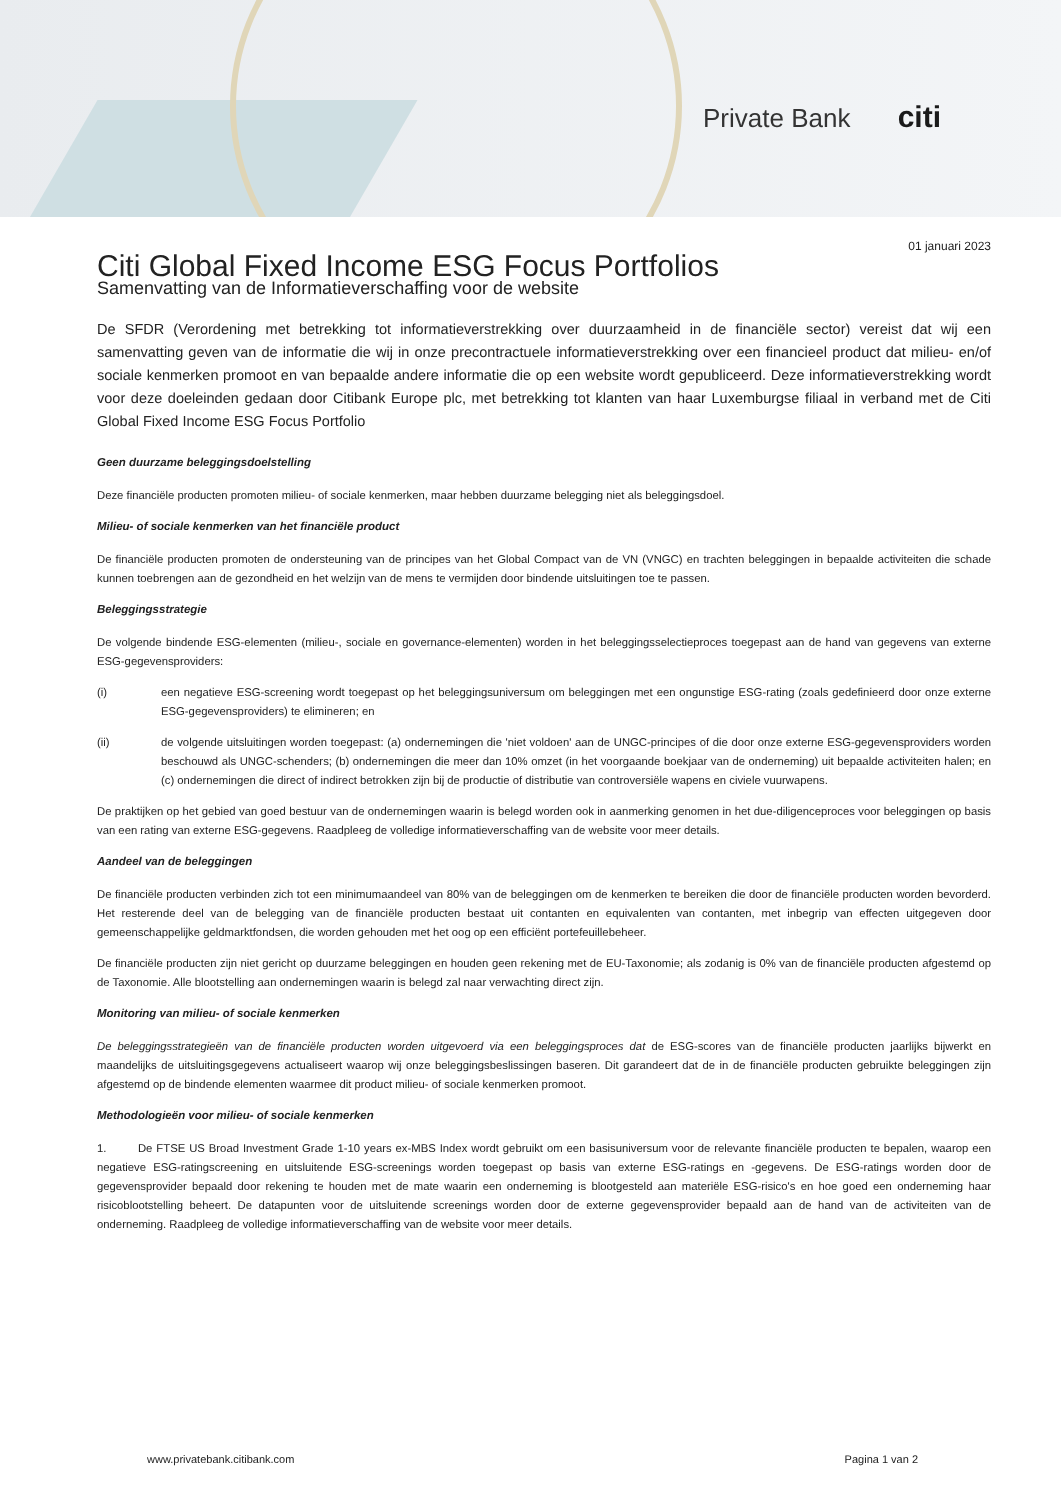Private Bank citi
01 januari 2023
Citi Global Fixed Income ESG Focus Portfolios
Samenvatting van de Informatieverschaffing voor de website
De SFDR (Verordening met betrekking tot informatieverstrekking over duurzaamheid in de financiële sector) vereist dat wij een samenvatting geven van de informatie die wij in onze precontractuele informatieverstrekking over een financieel product dat milieu- en/of sociale kenmerken promoot en van bepaalde andere informatie die op een website wordt gepubliceerd. Deze informatieverstrekking wordt voor deze doeleinden gedaan door Citibank Europe plc, met betrekking tot klanten van haar Luxemburgse filiaal in verband met de Citi Global Fixed Income ESG Focus Portfolio
Geen duurzame beleggingsdoelstelling
Deze financiële producten promoten milieu- of sociale kenmerken, maar hebben duurzame belegging niet als beleggingsdoel.
Milieu- of sociale kenmerken van het financiële product
De financiële producten promoten de ondersteuning van de principes van het Global Compact van de VN (VNGC) en trachten beleggingen in bepaalde activiteiten die schade kunnen toebrengen aan de gezondheid en het welzijn van de mens te vermijden door bindende uitsluitingen toe te passen.
Beleggingsstrategie
De volgende bindende ESG-elementen (milieu-, sociale en governance-elementen) worden in het beleggingsselectieproces toegepast aan de hand van gegevens van externe ESG-gegevensproviders:
(i) een negatieve ESG-screening wordt toegepast op het beleggingsuniversum om beleggingen met een ongunstige ESG-rating (zoals gedefinieerd door onze externe ESG-gegevensproviders) te elimineren; en
(ii) de volgende uitsluitingen worden toegepast: (a) ondernemingen die 'niet voldoen' aan de UNGC-principes of die door onze externe ESG-gegevensproviders worden beschouwd als UNGC-schenders; (b) ondernemingen die meer dan 10% omzet (in het voorgaande boekjaar van de onderneming) uit bepaalde activiteiten halen; en (c) ondernemingen die direct of indirect betrokken zijn bij de productie of distributie van controversiële wapens en civiele vuurwapens.
De praktijken op het gebied van goed bestuur van de ondernemingen waarin is belegd worden ook in aanmerking genomen in het due-diligenceproces voor beleggingen op basis van een rating van externe ESG-gegevens. Raadpleeg de volledige informatieverschaffing van de website voor meer details.
Aandeel van de beleggingen
De financiële producten verbinden zich tot een minimumaandeel van 80% van de beleggingen om de kenmerken te bereiken die door de financiële producten worden bevorderd. Het resterende deel van de belegging van de financiële producten bestaat uit contanten en equivalenten van contanten, met inbegrip van effecten uitgegeven door gemeenschappelijke geldmarktfondsen, die worden gehouden met het oog op een efficiënt portefeuillebeheer.
De financiële producten zijn niet gericht op duurzame beleggingen en houden geen rekening met de EU-Taxonomie; als zodanig is 0% van de financiële producten afgestemd op de Taxonomie. Alle blootstelling aan ondernemingen waarin is belegd zal naar verwachting direct zijn.
Monitoring van milieu- of sociale kenmerken
De beleggingsstrategieën van de financiële producten worden uitgevoerd via een beleggingsproces dat de ESG-scores van de financiële producten jaarlijks bijwerkt en maandelijks de uitsluitingsgegevens actualiseert waarop wij onze beleggingsbeslissingen baseren. Dit garandeert dat de in de financiële producten gebruikte beleggingen zijn afgestemd op de bindende elementen waarmee dit product milieu- of sociale kenmerken promoot.
Methodologieën voor milieu- of sociale kenmerken
1. De FTSE US Broad Investment Grade 1-10 years ex-MBS Index wordt gebruikt om een basisuniversum voor de relevante financiële producten te bepalen, waarop een negatieve ESG-ratingscreening en uitsluitende ESG-screenings worden toegepast op basis van externe ESG-ratings en -gegevens. De ESG-ratings worden door de gegevensprovider bepaald door rekening te houden met de mate waarin een onderneming is blootgesteld aan materiële ESG-risico's en hoe goed een onderneming haar risicoblootstelling beheert. De datapunten voor de uitsluitende screenings worden door de externe gegevensprovider bepaald aan de hand van de activiteiten van de onderneming. Raadpleeg de volledige informatieverschaffing van de website voor meer details.
www.privatebank.citibank.com Pagina 1 van 2